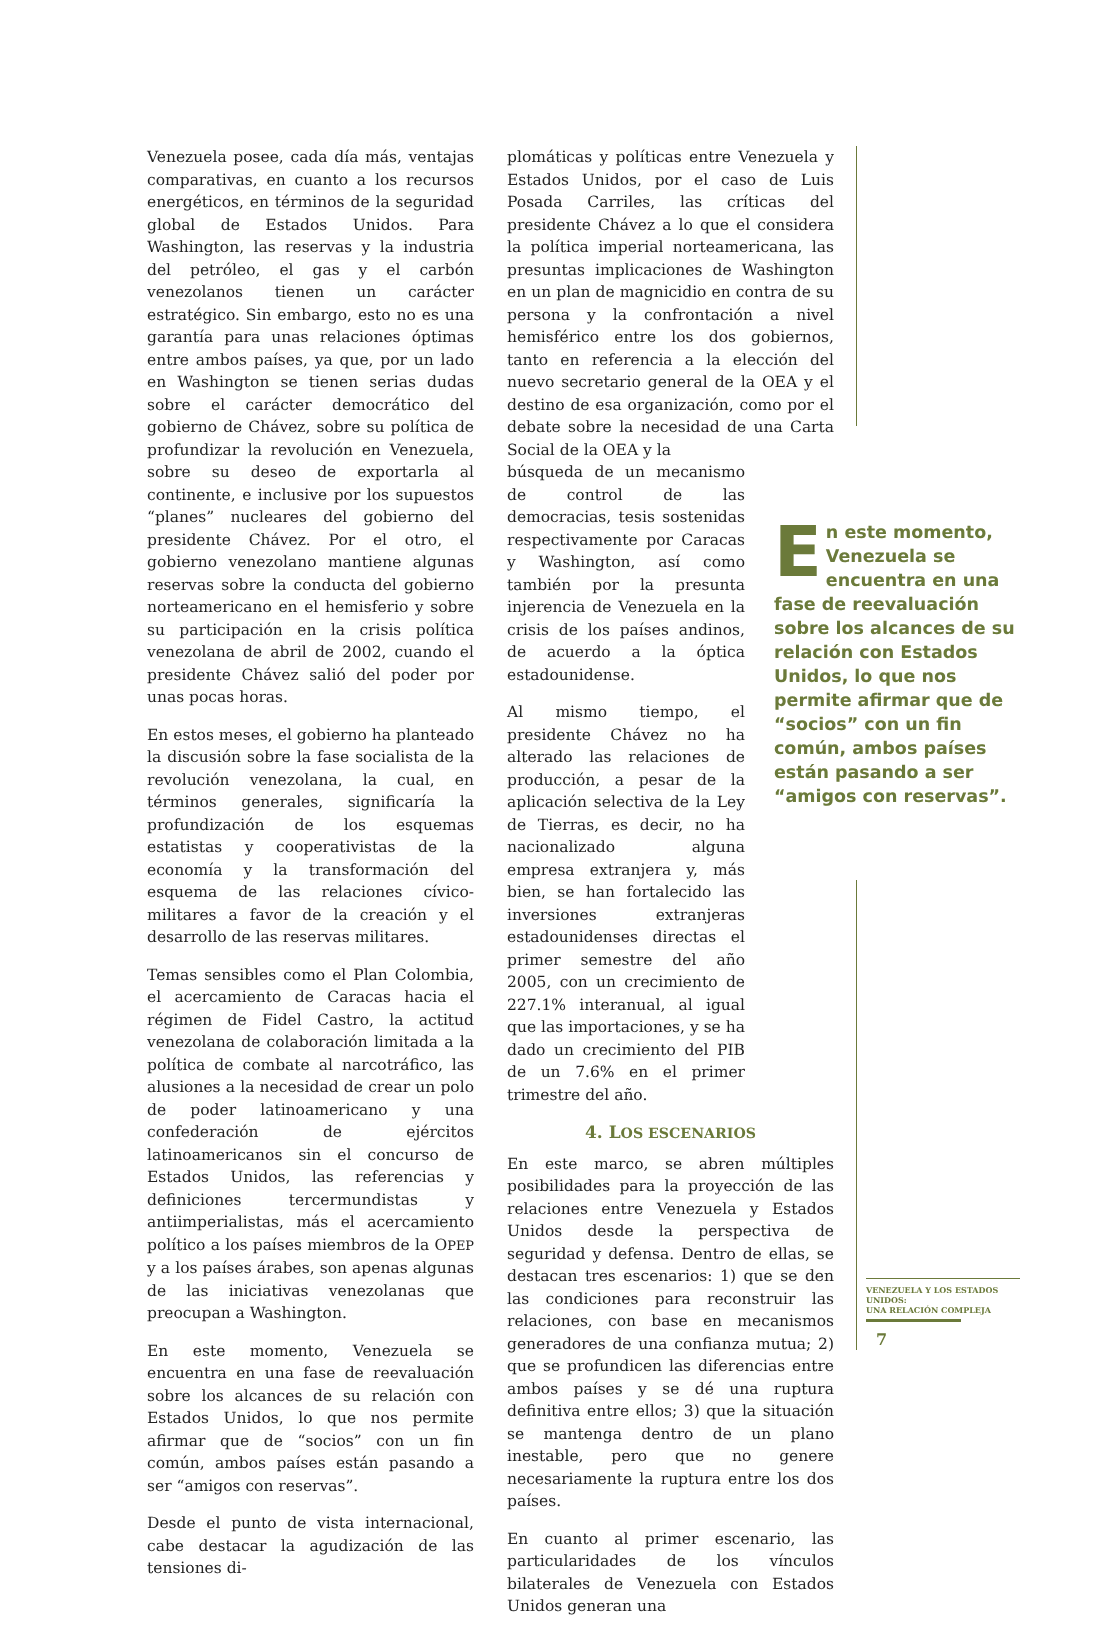Venezuela posee, cada día más, ventajas comparativas, en cuanto a los recursos energéticos, en términos de la seguridad global de Estados Unidos. Para Washington, las reservas y la industria del petróleo, el gas y el carbón venezolanos tienen un carácter estratégico. Sin embargo, esto no es una garantía para unas relaciones óptimas entre ambos países, ya que, por un lado en Washington se tienen serias dudas sobre el carácter democrático del gobierno de Chávez, sobre su política de profundizar la revolución en Venezuela, sobre su deseo de exportarla al continente, e inclusive por los supuestos “planes” nucleares del gobierno del presidente Chávez. Por el otro, el gobierno venezolano mantiene algunas reservas sobre la conducta del gobierno norteamericano en el hemisferio y sobre su participación en la crisis política venezolana de abril de 2002, cuando el presidente Chávez salió del poder por unas pocas horas.
En estos meses, el gobierno ha planteado la discusión sobre la fase socialista de la revolución venezolana, la cual, en términos generales, significaría la profundización de los esquemas estatistas y cooperativistas de la economía y la transformación del esquema de las relaciones cívico-militares a favor de la creación y el desarrollo de las reservas militares.
Temas sensibles como el Plan Colombia, el acercamiento de Caracas hacia el régimen de Fidel Castro, la actitud venezolana de colaboración limitada a la política de combate al narcotráfico, las alusiones a la necesidad de crear un polo de poder latinoamericano y una confederación de ejércitos latinoamericanos sin el concurso de Estados Unidos, las referencias y definiciones tercermundistas y antiimperialistas, más el acercamiento político a los países miembros de la OPEP y a los países árabes, son apenas algunas de las iniciativas venezolanas que preocupan a Washington.
En este momento, Venezuela se encuentra en una fase de reevaluación sobre los alcances de su relación con Estados Unidos, lo que nos permite afirmar que de “socios” con un fin común, ambos países están pasando a ser “amigos con reservas”.
Desde el punto de vista internacional, cabe destacar la agudización de las tensiones di-
plomáticas y políticas entre Venezuela y Estados Unidos, por el caso de Luis Posada Carriles, las críticas del presidente Chávez a lo que el considera la política imperial norteamericana, las presuntas implicaciones de Washington en un plan de magnicidio en contra de su persona y la confrontación a nivel hemisférico entre los dos gobiernos, tanto en referencia a la elección del nuevo secretario general de la OEA y el destino de esa organización, como por el debate sobre la necesidad de una Carta Social de la OEA y la
búsqueda de un mecanismo de control de las democracias, tesis sostenidas respectivamente por Caracas y Washington, así como también por la presunta injerencia de Venezuela en la crisis de los países andinos, de acuerdo a la óptica estadounidense.
Al mismo tiempo, el presidente Chávez no ha alterado las relaciones de producción, a pesar de la aplicación selectiva de la Ley de Tierras, es decir, no ha nacionalizado alguna empresa extranjera y, más bien, se han fortalecido las inversiones extranjeras estadounidenses directas el primer semestre del año 2005, con un crecimiento de 227.1% interanual, al igual que las importaciones, y se ha dado un crecimiento del PIB de un 7.6% en el primer trimestre del año.
4. LOS ESCENARIOS
En este marco, se abren múltiples posibilidades para la proyección de las relaciones entre Venezuela y Estados Unidos desde la perspectiva de seguridad y defensa. Dentro de ellas, se destacan tres escenarios: 1) que se den las condiciones para reconstruir las relaciones, con base en mecanismos generadores de una confianza mutua; 2) que se profundicen las diferencias entre ambos países y se dé una ruptura definitiva entre ellos; 3) que la situación se mantenga dentro de un plano inestable, pero que no genere necesariamente la ruptura entre los dos países.
En cuanto al primer escenario, las particularidades de los vínculos bilaterales de Venezuela con Estados Unidos generan una
En este momento, Venezuela se encuentra en una fase de reevaluación sobre los alcances de su relación con Estados Unidos, lo que nos permite afirmar que de “socios” con un fin común, ambos países están pasando a ser “amigos con reservas”.
VENEZUELA Y LOS ESTADOS UNIDOS:
UNA RELACIÓN COMPLEJA
7